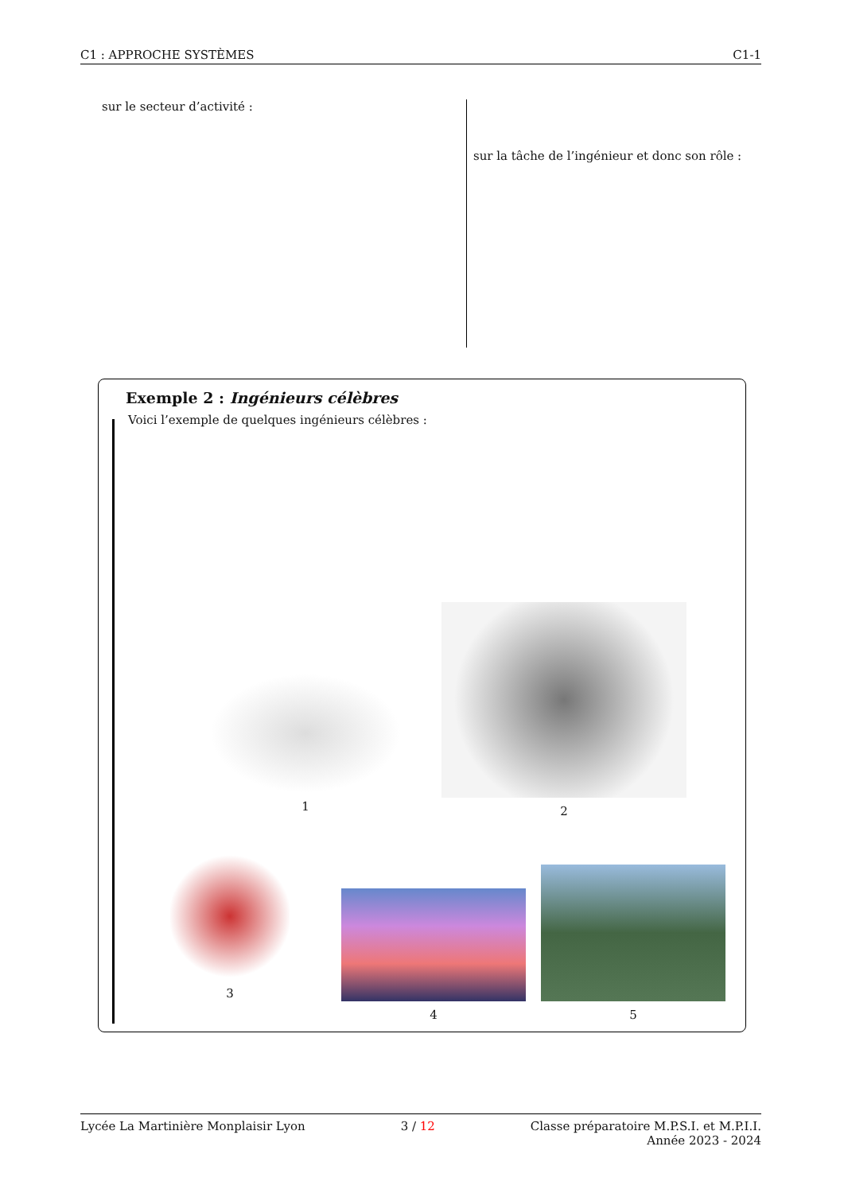C1 : APPROCHE SYSTÈMES C1-1
sur le secteur d’activité :
sur la tâche de l’ingénieur et donc son rôle :
Exemple 2 : Ingénieurs célèbres
Voici l’exemple de quelques ingénieurs célèbres :
1
2
3
4
5
Lycée La Martinière Monplaisir Lyon 3 / 12 Classe préparatoire M.P.S.I. et M.P.I.I.
Année 2023 - 2024